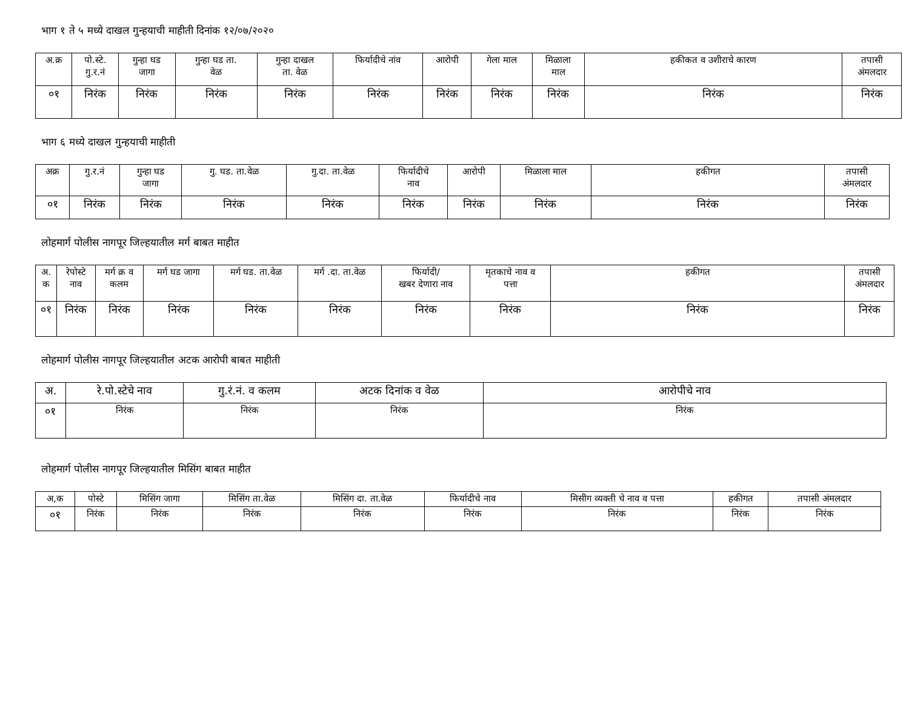भाग १ ते ५ मध्ये दाखल गुन्हयाची माहीती दिनांक १२/०७/२०२०
| अ.क्र | पो.स्टे. गु.र.नं | गुन्हा घड जागा | गुन्हा घड ता. वेळ | गुन्हा दाखल ता. वेळ | फिर्यादीचे नांव | आरोपी | गेला माल | मिळाला माल | हकीकत व उशीराचे कारण | तपासी अंमलदार |
| --- | --- | --- | --- | --- | --- | --- | --- | --- | --- | --- |
| ०१ | निरंक | निरंक | निरंक | निरंक | निरंक | निरंक | निरंक | निरंक | निरंक | निरंक |
भाग ६ मध्ये दाखल गुन्हयाची माहीती
| अक्र | गु.र.नं | गुन्हा घड जागा | गु. घड. ता.वेळ | गु.दा. ता.वेळ | फिर्यादीचे नाव | आरोपी | मिळाला माल | हकीगत | तपासी अंमलदार |
| --- | --- | --- | --- | --- | --- | --- | --- | --- | --- |
| ०१ | निरंक | निरंक | निरंक | निरंक | निरंक | निरंक | निरंक | निरंक | निरंक |
लोहमार्ग पोलीस नागपूर जिल्हयातील मर्ग बाबत माहीत
| अ. क | रेपोस्टे नाव | मर्ग क्र व कलम | मर्ग घड जागा | मर्ग घड. ता.वेळ | मर्ग .दा. ता.वेळ | फिर्यादी/ खबर देणारा नाव | मृतकाचे नाव व पत्ता | हकीगत | तपासी अंमलदार |
| --- | --- | --- | --- | --- | --- | --- | --- | --- | --- |
| ०१ | निरंक | निरंक | निरंक | निरंक | निरंक | निरंक | निरंक | निरंक | निरंक |
लोहमार्ग पोलीस नागपूर जिल्हयातील अटक आरोपी बाबत माहीती
| अ. | रे.पो.स्टेचे नाव | गु.रं.नं. व कलम | अटक दिनांक व वेळ | आरोपीचे नाव |
| --- | --- | --- | --- | --- |
| ०१ | निरंक | निरंक | निरंक | निरंक |
लोहमार्ग पोलीस नागपूर जिल्हयातील मिसिंग बाबत माहीत
| अ,क | पोस्टे | मिसिंग जागा | मिसिंग ता.वेळ | मिसिंग दा. ता.वेळ | फिर्यादीचे नाव | मिसीग व्यक्ती चे नाव व पत्ता | हकीगत | तपासी अंमलदार |
| --- | --- | --- | --- | --- | --- | --- | --- | --- |
| ०१ | निरंक | निरंक | निरंक | निरंक | निरंक | निरंक | निरंक | निरंक |